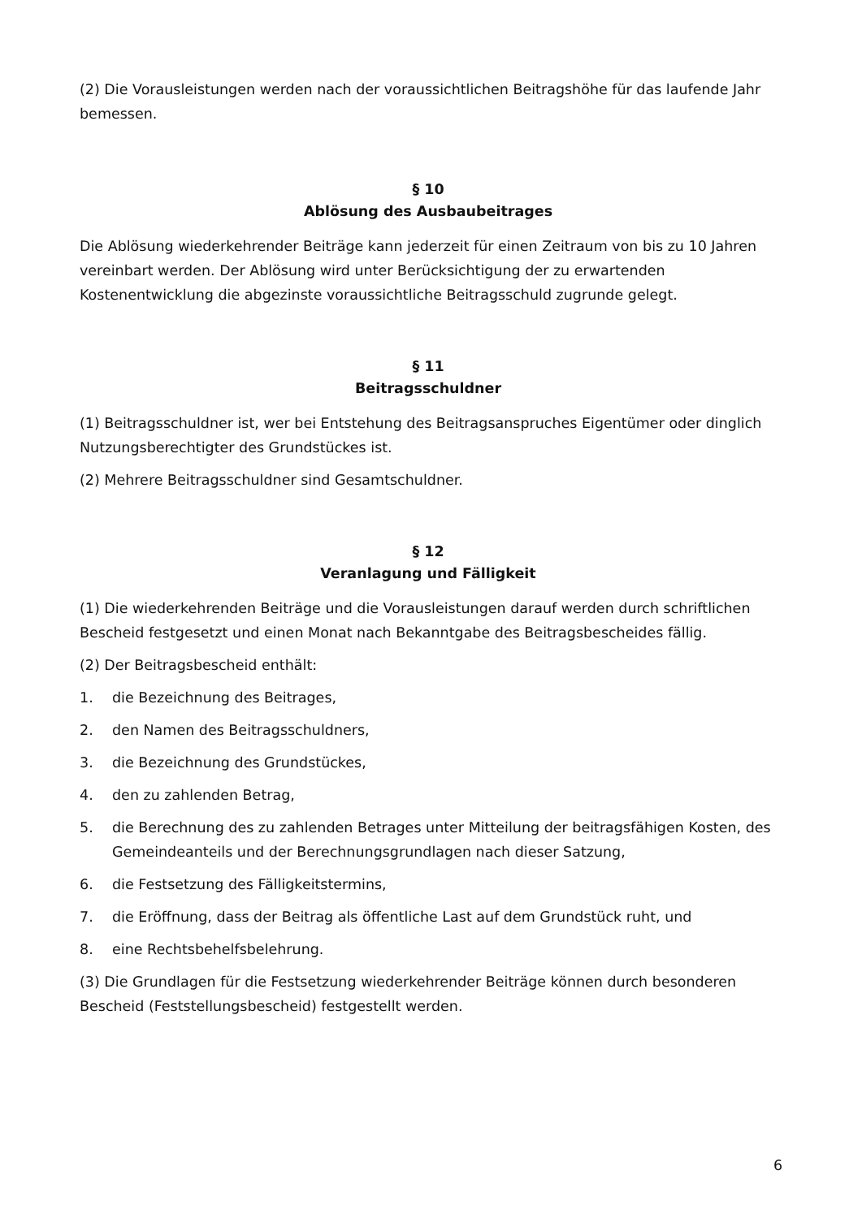(2) Die Vorausleistungen werden nach der voraussichtlichen Beitragshöhe für das laufende Jahr bemessen.
§ 10
Ablösung des Ausbaubeitrages
Die Ablösung wiederkehrender Beiträge kann jederzeit für einen Zeitraum von bis zu 10 Jahren vereinbart werden. Der Ablösung wird unter Berücksichtigung der zu erwartenden Kostenentwicklung die abgezinste voraussichtliche Beitragsschuld zugrunde gelegt.
§ 11
Beitragsschuldner
(1) Beitragsschuldner ist, wer bei Entstehung des Beitragsanspruches Eigentümer oder dinglich Nutzungsberechtigter des Grundstückes ist.
(2) Mehrere Beitragsschuldner sind Gesamtschuldner.
§ 12
Veranlagung und Fälligkeit
(1) Die wiederkehrenden Beiträge und die Vorausleistungen darauf werden durch schriftlichen Bescheid festgesetzt und einen Monat nach Bekanntgabe des Beitragsbescheides fällig.
(2) Der Beitragsbescheid enthält:
1. die Bezeichnung des Beitrages,
2. den Namen des Beitragsschuldners,
3. die Bezeichnung des Grundstückes,
4. den zu zahlenden Betrag,
5. die Berechnung des zu zahlenden Betrages unter Mitteilung der beitragsfähigen Kosten, des Gemeindeanteils und der Berechnungsgrundlagen nach dieser Satzung,
6. die Festsetzung des Fälligkeitstermins,
7. die Eröffnung, dass der Beitrag als öffentliche Last auf dem Grundstück ruht, und
8. eine Rechtsbehelfsbelehrung.
(3) Die Grundlagen für die Festsetzung wiederkehrender Beiträge können durch besonderen Bescheid (Feststellungsbescheid) festgestellt werden.
6